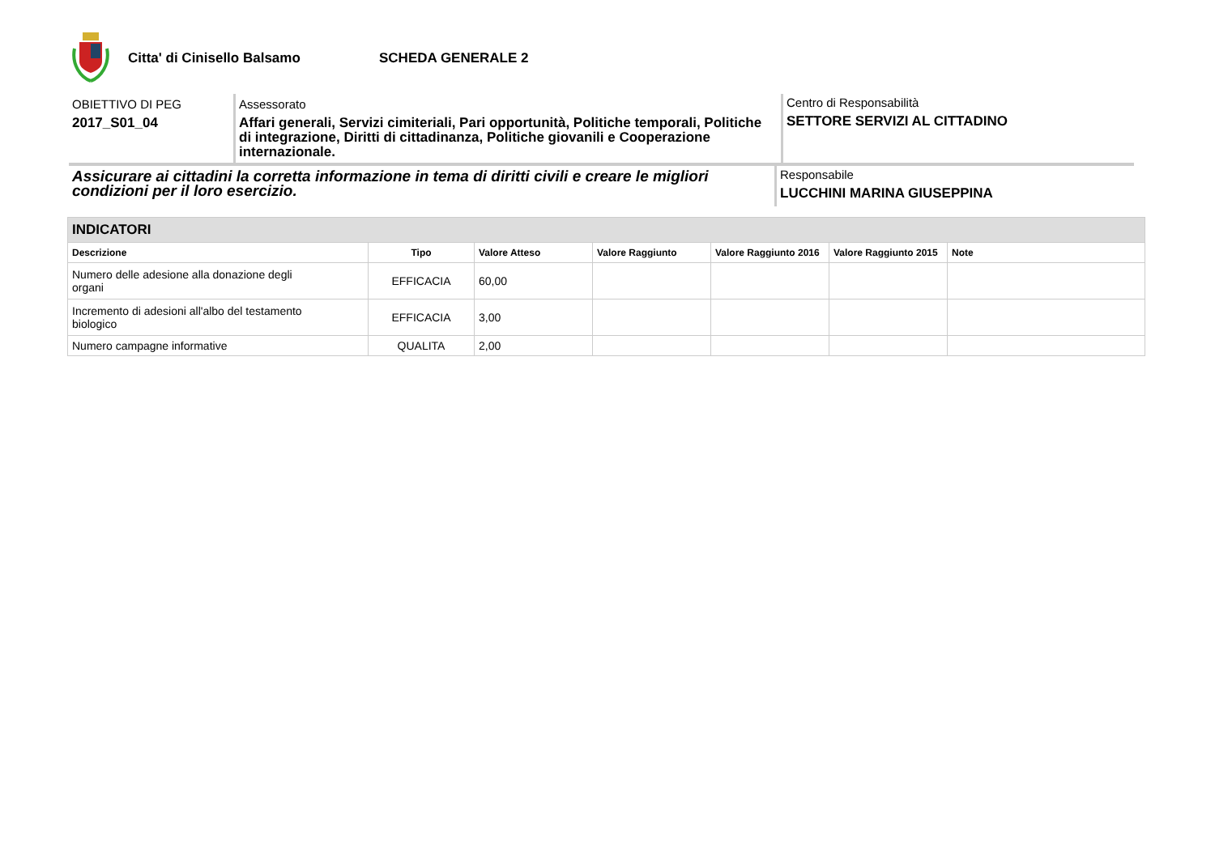Citta' di Cinisello Balsamo SCHEDA GENERALE 2
OBIETTIVO DI PEG
2017_S01_04
Assessorato
Affari generali, Servizi cimiteriali, Pari opportunità, Politiche temporali, Politiche di integrazione, Diritti di cittadinanza, Politiche giovanili e Cooperazione internazionale.
Centro di Responsabilità
SETTORE SERVIZI AL CITTADINO
Assicurare ai cittadini la corretta informazione in tema di diritti civili e creare le migliori condizioni per il loro esercizio.
Responsabile
LUCCHINI MARINA GIUSEPPINA
| INDICATORI | | | | | | |
| Descrizione | Tipo | Valore Atteso | Valore Raggiunto | Valore Raggiunto 2016 | Valore Raggiunto 2015 | Note |
| Numero delle adesione alla donazione degli organi | EFFICACIA | 60,00 | | | | |
| Incremento di adesioni all'albo del testamento biologico | EFFICACIA | 3,00 | | | | |
| Numero campagne informative | QUALITA | 2,00 | | | | |